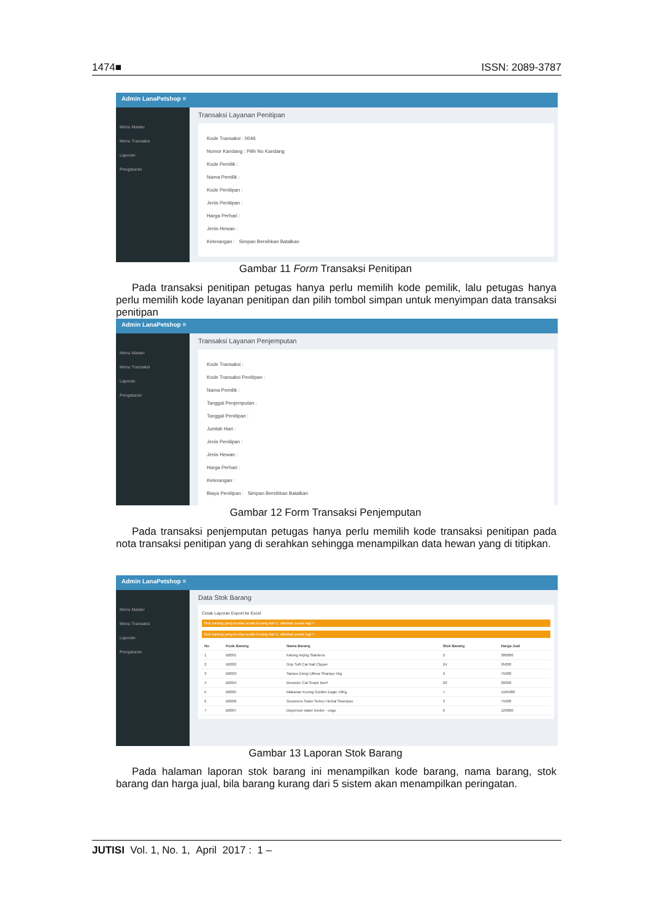1474■ ISSN: 2089-3787
Admin LanaPetshop ≡
Menu Master
Menu Transaksi
Laporan
Pengaturan
Transaksi Layanan Penitipan
Kode Transaksi : 0046
Nomor Kandang : Pilih No Kandang
Kode Pemilik :
Nama Pemilik :
Kode Penitipan :
Jenis Penitipan :
Harga Perhari :
Jenis Hewan :
Keterangan : Simpan Bersihkan Batalkan
Gambar 11 Form Transaksi Penitipan
Pada transaksi penitipan petugas hanya perlu memilih kode pemilik, lalu petugas hanya perlu memilih kode layanan penitipan dan pilih tombol simpan untuk menyimpan data transaksi penitipan
Admin LanaPetshop ≡
Menu Master
Menu Transaksi
Laporan
Pengaturan
Transaksi Layanan Penjemputan
Kode Transaksi :
Kode Transaksi Penitipan :
Nama Pemilik :
Tanggal Penjemputan :
Tanggal Penitipan :
Jumlah Hari :
Jenis Penitipan :
Jenis Hewan :
Harga Perhari :
Keterangan :
Biaya Penitipan : Simpan Bersihkan Batalkan
Gambar 12 Form Transaksi Penjemputan
Pada transaksi penjemputan petugas hanya perlu memilih kode transaksi penitipan pada nota transaksi penitipan yang di serahkan sehingga menampilkan data hewan yang di titipkan.
Admin LanaPetshop ≡
Menu Master
Menu Transaksi
Laporan
Pengaturan
Data Stok Barang
Cetak Laporan Export ke Excel
Stok barang yang tersisa sudah kurang dari 5, silahkan pesan lagi !!
Stok barang yang tersisa sudah kurang dari 5, silahkan pesan lagi !!
| No | Kode Barang | Nama Barang | Stok Barang | Harga Jual |
| --- | --- | --- | --- | --- |
| 1 | B0001 | Kalung Anjing Stainless | 2 | 300000 |
| 2 | B0002 | Grip Soft Cat Nail Clipper | 24 | 95000 |
| 3 | B0003 | Sampo Elergi Ultima Shampo 5kg | 9 | 75000 |
| 4 | B0004 | Brewster Cat Snack Beef | 20 | 20000 |
| 5 | B0005 | Makanan Kucing Golden Eagle 10Kg | 7 | 1165000 |
| 6 | B0006 | Groomers Salon Select Herbal Shampoo | 3 | 75000 |
| 7 | B0007 | Dispenser water feeder - ungu | 6 | 129000 |
Gambar 13 Laporan Stok Barang
Pada halaman laporan stok barang ini menampilkan kode barang, nama barang, stok barang dan harga jual, bila barang kurang dari 5 sistem akan menampilkan peringatan.
JUTISI Vol. 1, No. 1, April 2017 : 1 –